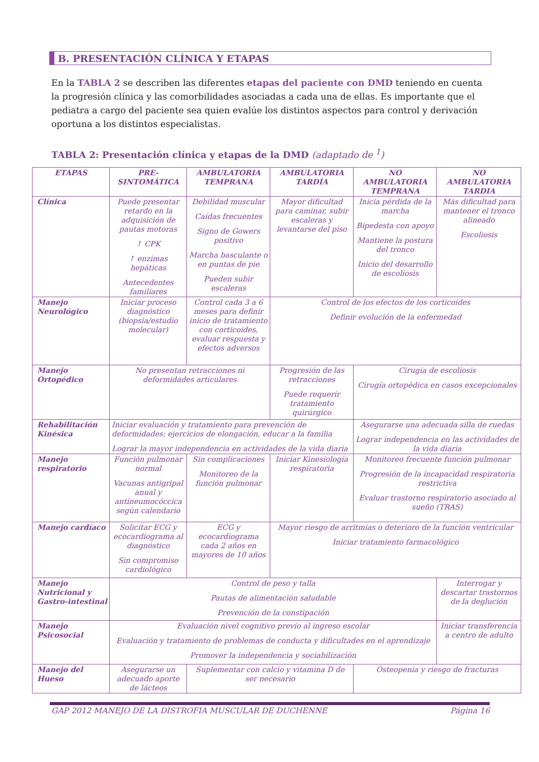B. PRESENTACIÓN CLÍNICA Y ETAPAS
En la TABLA 2 se describen las diferentes etapas del paciente con DMD teniendo en cuenta la progresión clínica y las comorbilidades asociadas a cada una de ellas. Es importante que el pediatra a cargo del paciente sea quien evalúe los distintos aspectos para control y derivación oportuna a los distintos especialistas.
TABLA 2: Presentación clínica y etapas de la DMD (adaptado de <sup>1</sup>)
| ETAPAS | PRE-SINTOMÁTICA | AMBULATORIA TEMPRANA | AMBULATORIA TARDÍA | NO AMBULATORIA TEMPRANA | NO AMBULATORIA TARDIA |
| --- | --- | --- | --- | --- | --- |
| Clínica | Puede presentar retardo en la adquisición de pautas motoras ↑ CPK ↑ enzimas hepáticas Antecedentes familiares | Debilidad muscular Caídas frecuentes Signo de Gowers positivo Marcha basculante o en puntas de pie Pueden subir escaleras | Mayor dificultad para caminar, subir escaleras y levantarse del piso | Inicia pérdida de la marcha Bipedesta con apoyo Mantiene la postura del tronco Inicio del desarrollo de escoliosis | Más dificultad para mantener el tronco alineado Escoliosis |
| Manejo Neurológico | Iniciar proceso diagnóstico (biopsia/estudio molecular) | Control cada 3 a 6 meses para definir inicio de tratamiento con corticoides, evaluar respuesta y efectos adversos | Control de los efectos de los corticoides Definir evolución de la enfermedad | | |
| Manejo Ortopédico | No presentan retracciones ni deformidades articulares | | Progresión de las retracciones Puede requerir tratamiento quirúrgico | Cirugía de escoliosis Cirugía ortopédica en casos excepcionales | |
| Rehabilitación Kinésica | Iniciar evaluación y tratamiento para prevención de deformidades: ejercicios de elongación, educar a la familia Lograr la mayor independencia en actividades de la vida diaria | | | Asegurarse una adecuada silla de ruedas Lograr independencia en las actividades de la vida diaria | |
| Manejo respiratorio | Función pulmonar normal Vacunas antigripal anual y antineumocóccica según calendario | Sin complicaciones Monitoreo de la función pulmonar | Iniciar Kinesiología respiratoria | Monitoreo frecuente función pulmonar Progresión de la incapacidad respiratoria restrictiva Evaluar trastorno respiratorio asociado al sueño (TRAS) | |
| Manejo cardíaco | Solicitar ECG y ecocardiograma al diagnóstico Sin compromiso cardiológico | ECG y ecocardiograma cada 2 años en mayores de 10 años | Mayor riesgo de arritmias o deterioro de la función ventricular Iniciar tratamiento farmacológico | | |
| Manejo Nutricional y Gastro-intestinal | Control de peso y talla Pautas de alimentación saludable Prevención de la constipación | | | | Interrogar y descartar trastornos de la deglución |
| Manejo Psicosocial | Evaluación nivel cognitivo previo al ingreso escolar Evaluación y tratamiento de problemas de conducta y dificultades en el aprendizaje Promover la independencia y sociabilización | | | | Iniciar transferencia a centro de adulto |
| Manejo del Hueso | Asegurarse un adecuado aporte de lácteos | Suplementar con calcio y vitamina D de ser necesario | | Osteopenia y riesgo de fracturas | |
GAP 2012 MANEJO DE LA DISTROFIA MUSCULAR DE DUCHENNE Página 16